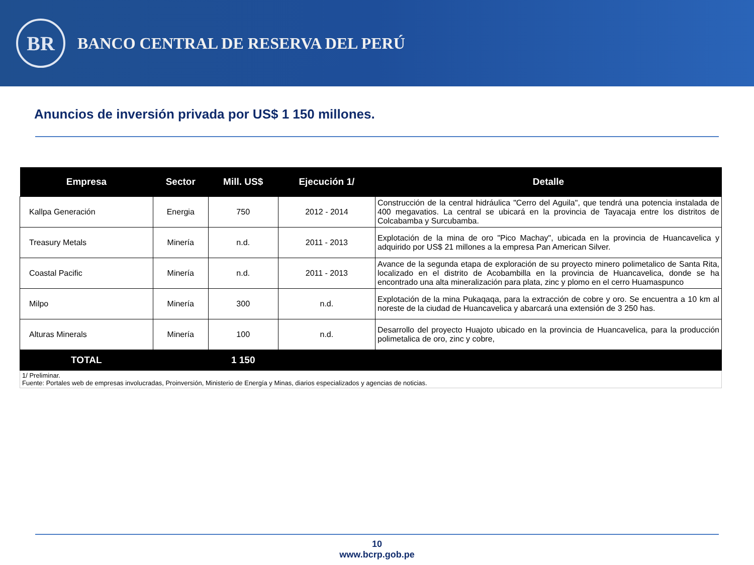BR
BANCO CENTRAL DE RESERVA DEL PERÚ
Anuncios de inversión privada por US$ 1 150 millones.
| Empresa | Sector | Mill. US$ | Ejecución 1/ | Detalle |
| --- | --- | --- | --- | --- |
| Kallpa Generación | Energia | 750 | 2012 - 2014 | Construcción de la central hidráulica "Cerro del Aguila", que tendrá una potencia instalada de 400 megavatios. La central se ubicará en la provincia de Tayacaja entre los distritos de Colcabamba y Surcubamba. |
| Treasury Metals | Minería | n.d. | 2011 - 2013 | Explotación de la mina de oro "Pico Machay", ubicada en la provincia de Huancavelica y adquirido por US$ 21 millones a la empresa Pan American Silver. |
| Coastal Pacific | Minería | n.d. | 2011 - 2013 | Avance de la segunda etapa de exploración de su proyecto minero polimetalico de Santa Rita, localizado en el distrito de Acobambilla en la provincia de Huancavelica, donde se ha encontrado una alta mineralización para plata, zinc y plomo en el cerro Huamaspunco |
| Milpo | Minería | 300 | n.d. | Explotación de la mina Pukaqaqa, para la extracción de cobre y oro. Se encuentra a 10 km al noreste de la ciudad de Huancavelica y abarcará una extensión de 3 250 has. |
| Alturas Minerals | Minería | 100 | n.d. | Desarrollo del proyecto Huajoto ubicado en la provincia de Huancavelica, para la producción polimetalica de oro, zinc y cobre, |
| TOTAL | | 1 150 | | |
| 1/ Preliminar. Fuente: Portales web de empresas involucradas, Proinversión, Ministerio de Energía y Minas, diarios especializados y agencias de noticias. | | | | |
10
www.bcrp.gob.pe